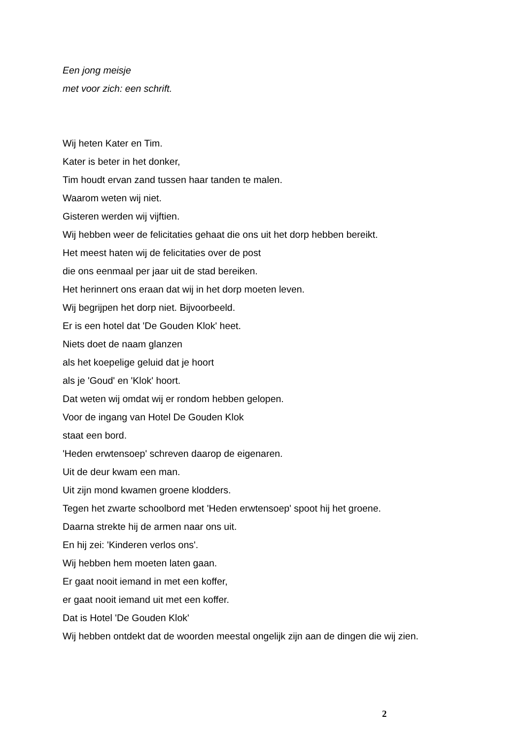Een jong meisje
met voor zich: een schrift.
Wij heten Kater en Tim.
Kater is beter in het donker,
Tim houdt ervan zand tussen haar tanden te malen.
Waarom weten wij niet.
Gisteren werden wij vijftien.
Wij hebben weer de felicitaties gehaat die ons uit het dorp hebben bereikt.
Het meest haten wij de felicitaties over de post
die ons eenmaal per jaar uit de stad bereiken.
Het herinnert ons eraan dat wij in het dorp moeten leven.
Wij begrijpen het dorp niet. Bijvoorbeeld.
Er is een hotel dat 'De Gouden Klok' heet.
Niets doet de naam glanzen
als het koepelige geluid dat je hoort
als je 'Goud' en 'Klok' hoort.
Dat weten wij omdat wij er rondom hebben gelopen.
Voor de ingang van Hotel De Gouden Klok
staat een bord.
'Heden erwtensoep' schreven daarop de eigenaren.
Uit de deur kwam een man.
Uit zijn mond kwamen groene klodders.
Tegen het zwarte schoolbord met 'Heden erwtensoep' spoot hij het groene.
Daarna strekte hij de armen naar ons uit.
En hij zei: 'Kinderen verlos ons'.
Wij hebben hem moeten laten gaan.
Er gaat nooit iemand in met een koffer,
er gaat nooit iemand uit met een koffer.
Dat is Hotel 'De Gouden Klok'
Wij hebben ontdekt dat de woorden meestal ongelijk zijn aan de dingen die wij zien.
2